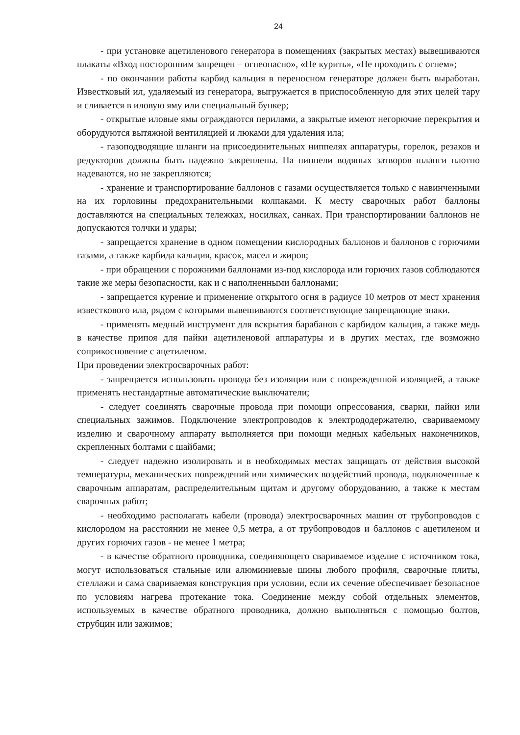24
- при установке ацетиленового генератора в помещениях (закрытых местах) вывешиваются плакаты «Вход посторонним запрещен – огнеопасно», «Не курить», «Не проходить с огнем»;
- по окончании работы карбид кальция в переносном генераторе должен быть выработан. Известковый ил, удаляемый из генератора, выгружается в приспособленную для этих целей тару и сливается в иловую яму или специальный бункер;
- открытые иловые ямы ограждаются перилами, а закрытые имеют негорючие перекрытия и оборудуются вытяжной вентиляцией и люками для удаления ила;
- газоподводящие шланги на присоединительных ниппелях аппаратуры, горелок, резаков и редукторов должны быть надежно закреплены. На ниппели водяных затворов шланги плотно надеваются, но не закрепляются;
- хранение и транспортирование баллонов с газами осуществляется только с навинченными на их горловины предохранительными колпаками. К месту сварочных работ баллоны доставляются на специальных тележках, носилках, санках. При транспортировании баллонов не допускаются толчки и удары;
- запрещается хранение в одном помещении кислородных баллонов и баллонов с горючими газами, а также карбида кальция, красок, масел и жиров;
- при обращении с порожними баллонами из-под кислорода или горючих газов соблюдаются такие же меры безопасности, как и с наполненными баллонами;
- запрещается курение и применение открытого огня в радиусе 10 метров от мест хранения известкового ила, рядом с которыми вывешиваются соответствующие запрещающие знаки.
- применять медный инструмент для вскрытия барабанов с карбидом кальция, а также медь в качестве припоя для пайки ацетиленовой аппаратуры и в других местах, где возможно соприкосновение с ацетиленом.
При проведении электросварочных работ:
- запрещается использовать провода без изоляции или с поврежденной изоляцией, а также применять нестандартные автоматические выключатели;
- следует соединять сварочные провода при помощи опрессования, сварки, пайки или специальных зажимов. Подключение электропроводов к электрододержателю, свариваемому изделию и сварочному аппарату выполняется при помощи медных кабельных наконечников, скрепленных болтами с шайбами;
- следует надежно изолировать и в необходимых местах защищать от действия высокой температуры, механических повреждений или химических воздействий провода, подключенные к сварочным аппаратам, распределительным щитам и другому оборудованию, а также к местам сварочных работ;
- необходимо располагать кабели (провода) электросварочных машин от трубопроводов с кислородом на расстоянии не менее 0,5 метра, а от трубопроводов и баллонов с ацетиленом и других горючих газов - не менее 1 метра;
- в качестве обратного проводника, соединяющего свариваемое изделие с источником тока, могут использоваться стальные или алюминиевые шины любого профиля, сварочные плиты, стеллажи и сама свариваемая конструкция при условии, если их сечение обеспечивает безопасное по условиям нагрева протекание тока. Соединение между собой отдельных элементов, используемых в качестве обратного проводника, должно выполняться с помощью болтов, струбцин или зажимов;